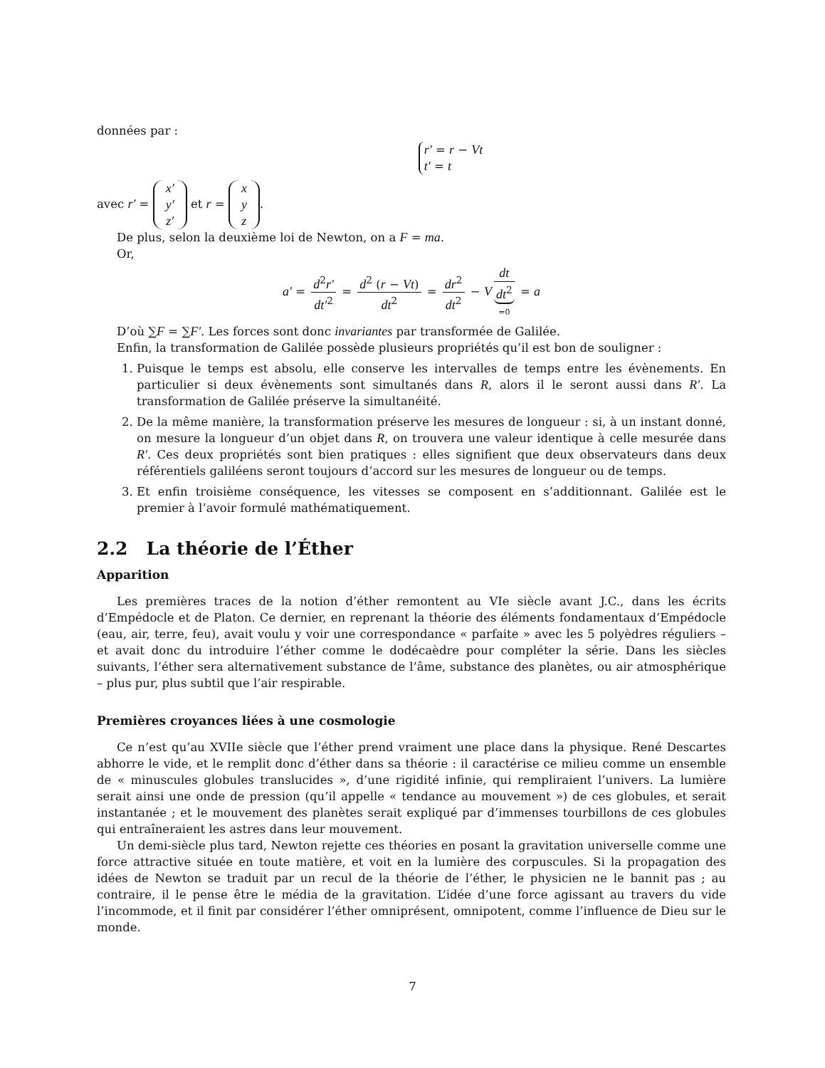données par :
r′ = r − Vt
t′ = t
avec r′ = x′
y′
z′ et r = x
y
z.
De plus, selon la deuxième loi de Newton, on a F = ma.
Or,
a′ = d<sup>2</sup>r′ dt′<sup>2</sup> = d<sup>2</sup> (r − Vt) dt<sup>2</sup> = dr<sup>2</sup> dt<sup>2</sup> − V dt dt<sup>2</sup> =0 = a
D’où ∑F = ∑F′. Les forces sont donc invariantes par transformée de Galilée.
Enfin, la transformation de Galilée possède plusieurs propriétés qu’il est bon de souligner :
1. Puisque le temps est absolu, elle conserve les intervalles de temps entre les évènements. En particulier si deux évènements sont simultanés dans R, alors il le seront aussi dans R′. La transformation de Galilée préserve la simultanéité.
2. De la même manière, la transformation préserve les mesures de longueur : si, à un instant donné, on mesure la longueur d’un objet dans R, on trouvera une valeur identique à celle mesurée dans R′. Ces deux propriétés sont bien pratiques : elles signifient que deux observateurs dans deux référentiels galiléens seront toujours d’accord sur les mesures de longueur ou de temps.
3. Et enfin troisième conséquence, les vitesses se composent en s’additionnant. Galilée est le premier à l’avoir formulé mathématiquement.
2.2 La théorie de l’Éther
Apparition
Les premières traces de la notion d’éther remontent au VIe siècle avant J.C., dans les écrits d’Empédocle et de Platon. Ce dernier, en reprenant la théorie des éléments fondamentaux d’Empédocle (eau, air, terre, feu), avait voulu y voir une correspondance « parfaite » avec les 5 polyèdres réguliers – et avait donc du introduire l’éther comme le dodécaèdre pour compléter la série. Dans les siècles suivants, l’éther sera alternativement substance de l’âme, substance des planètes, ou air atmosphérique – plus pur, plus subtil que l’air respirable.
Premières croyances liées à une cosmologie
Ce n’est qu’au XVIIe siècle que l’éther prend vraiment une place dans la physique. René Descartes abhorre le vide, et le remplit donc d’éther dans sa théorie : il caractérise ce milieu comme un ensemble de « minuscules globules translucides », d’une rigidité infinie, qui rempliraient l’univers. La lumière serait ainsi une onde de pression (qu’il appelle « tendance au mouvement ») de ces globules, et serait instantanée ; et le mouvement des planètes serait expliqué par d’immenses tourbillons de ces globules qui entraîneraient les astres dans leur mouvement.
Un demi-siècle plus tard, Newton rejette ces théories en posant la gravitation universelle comme une force attractive située en toute matière, et voit en la lumière des corpuscules. Si la propagation des idées de Newton se traduit par un recul de la théorie de l’éther, le physicien ne le bannit pas ; au contraire, il le pense être le média de la gravitation. L’idée d’une force agissant au travers du vide l’incommode, et il finit par considérer l’éther omniprésent, omnipotent, comme l’influence de Dieu sur le monde.
7